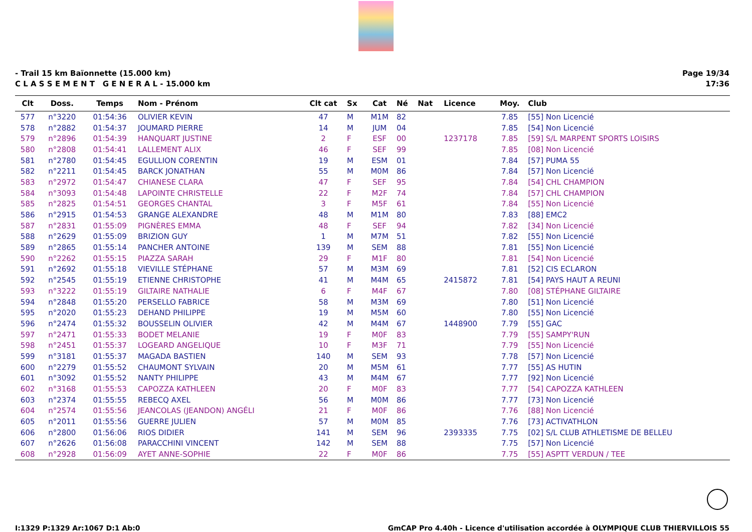- Trail 15 km Baïonnette (15.000 km)
C L A S S E M E N T G E N E R A L - 15.000 km
Page 19/34
17:36
| Clt | Doss. | Temps | Nom - Prénom | Clt cat | Sx | Cat | Né | Nat | Licence | Moy. | Club |
| --- | --- | --- | --- | --- | --- | --- | --- | --- | --- | --- | --- |
| 577 | n°3220 | 01:54:36 | OLIVIER KEVIN | 47 | M | M1M | 82 | | | 7.85 | [55] Non Licencié |
| 578 | n°2882 | 01:54:37 | JOUMARD PIERRE | 14 | M | JUM | 04 | | | 7.85 | [54] Non Licencié |
| 579 | n°2896 | 01:54:39 | HANQUART JUSTINE | 2 | F | ESF | 00 | | 1237178 | 7.85 | [59] S/L MARPENT SPORTS LOISIRS |
| 580 | n°2808 | 01:54:41 | LALLEMENT ALIX | 46 | F | SEF | 99 | | | 7.85 | [08] Non Licencié |
| 581 | n°2780 | 01:54:45 | EGULLION CORENTIN | 19 | M | ESM | 01 | | | 7.84 | [57] PUMA 55 |
| 582 | n°2211 | 01:54:45 | BARCK JONATHAN | 55 | M | M0M | 86 | | | 7.84 | [57] Non Licencié |
| 583 | n°2972 | 01:54:47 | CHIANESE CLARA | 47 | F | SEF | 95 | | | 7.84 | [54] CHL CHAMPION |
| 584 | n°3093 | 01:54:48 | LAPOINTE CHRISTELLE | 22 | F | M2F | 74 | | | 7.84 | [57] CHL CHAMPION |
| 585 | n°2825 | 01:54:51 | GEORGES CHANTAL | 3 | F | M5F | 61 | | | 7.84 | [55] Non Licencié |
| 586 | n°2915 | 01:54:53 | GRANGE ALEXANDRE | 48 | M | M1M | 80 | | | 7.83 | [88] EMC2 |
| 587 | n°2831 | 01:55:09 | PIGNÈRES EMMA | 48 | F | SEF | 94 | | | 7.82 | [34] Non Licencié |
| 588 | n°2629 | 01:55:09 | BRIZION GUY | 1 | M | M7M | 51 | | | 7.82 | [55] Non Licencié |
| 589 | n°2865 | 01:55:14 | PANCHER ANTOINE | 139 | M | SEM | 88 | | | 7.81 | [55] Non Licencié |
| 590 | n°2262 | 01:55:15 | PIAZZA SARAH | 29 | F | M1F | 80 | | | 7.81 | [54] Non Licencié |
| 591 | n°2692 | 01:55:18 | VIEVILLE STÉPHANE | 57 | M | M3M | 69 | | | 7.81 | [52] CIS ECLARON |
| 592 | n°2545 | 01:55:19 | ETIENNE CHRISTOPHE | 41 | M | M4M | 65 | | 2415872 | 7.81 | [54] PAYS HAUT A REUNI |
| 593 | n°3222 | 01:55:19 | GILTAIRE NATHALIE | 6 | F | M4F | 67 | | | 7.80 | [08] STÉPHANE GILTAIRE |
| 594 | n°2848 | 01:55:20 | PERSELLO FABRICE | 58 | M | M3M | 69 | | | 7.80 | [51] Non Licencié |
| 595 | n°2020 | 01:55:23 | DEHAND PHILIPPE | 19 | M | M5M | 60 | | | 7.80 | [55] Non Licencié |
| 596 | n°2474 | 01:55:32 | BOUSSELIN OLIVIER | 42 | M | M4M | 67 | | 1448900 | 7.79 | [55] GAC |
| 597 | n°2471 | 01:55:33 | BODET MELANIE | 19 | F | M0F | 83 | | | 7.79 | [55] SAMPY'RUN |
| 598 | n°2451 | 01:55:37 | LOGEARD ANGELIQUE | 10 | F | M3F | 71 | | | 7.79 | [55] Non Licencié |
| 599 | n°3181 | 01:55:37 | MAGADA BASTIEN | 140 | M | SEM | 93 | | | 7.78 | [57] Non Licencié |
| 600 | n°2279 | 01:55:52 | CHAUMONT SYLVAIN | 20 | M | M5M | 61 | | | 7.77 | [55] AS HUTIN |
| 601 | n°3092 | 01:55:52 | NANTY PHILIPPE | 43 | M | M4M | 67 | | | 7.77 | [92] Non Licencié |
| 602 | n°3168 | 01:55:53 | CAPOZZA KATHLEEN | 20 | F | M0F | 83 | | | 7.77 | [54] CAPOZZA KATHLEEN |
| 603 | n°2374 | 01:55:55 | REBECQ AXEL | 56 | M | M0M | 86 | | | 7.77 | [73] Non Licencié |
| 604 | n°2574 | 01:55:56 | JEANCOLAS (JEANDON) ANGÉLI | 21 | F | M0F | 86 | | | 7.76 | [88] Non Licencié |
| 605 | n°2011 | 01:55:56 | GUERRE JULIEN | 57 | M | M0M | 85 | | | 7.76 | [73] ACTIVATHLON |
| 606 | n°2800 | 01:56:06 | RIOS DIDIER | 141 | M | SEM | 96 | | 2393335 | 7.75 | [02] S/L CLUB ATHLETISME DE BELLEU |
| 607 | n°2626 | 01:56:08 | PARACCHINI VINCENT | 142 | M | SEM | 88 | | | 7.75 | [57] Non Licencié |
| 608 | n°2928 | 01:56:09 | AYET ANNE-SOPHIE | 22 | F | M0F | 86 | | | 7.75 | [55] ASPTT VERDUN / TEE |
I:1329 P:1329 Ar:1067 D:1 Ab:0 GmCAP Pro 4.40h - Licence d'utilisation accordée à OLYMPIQUE CLUB THIERVILLOIS 55